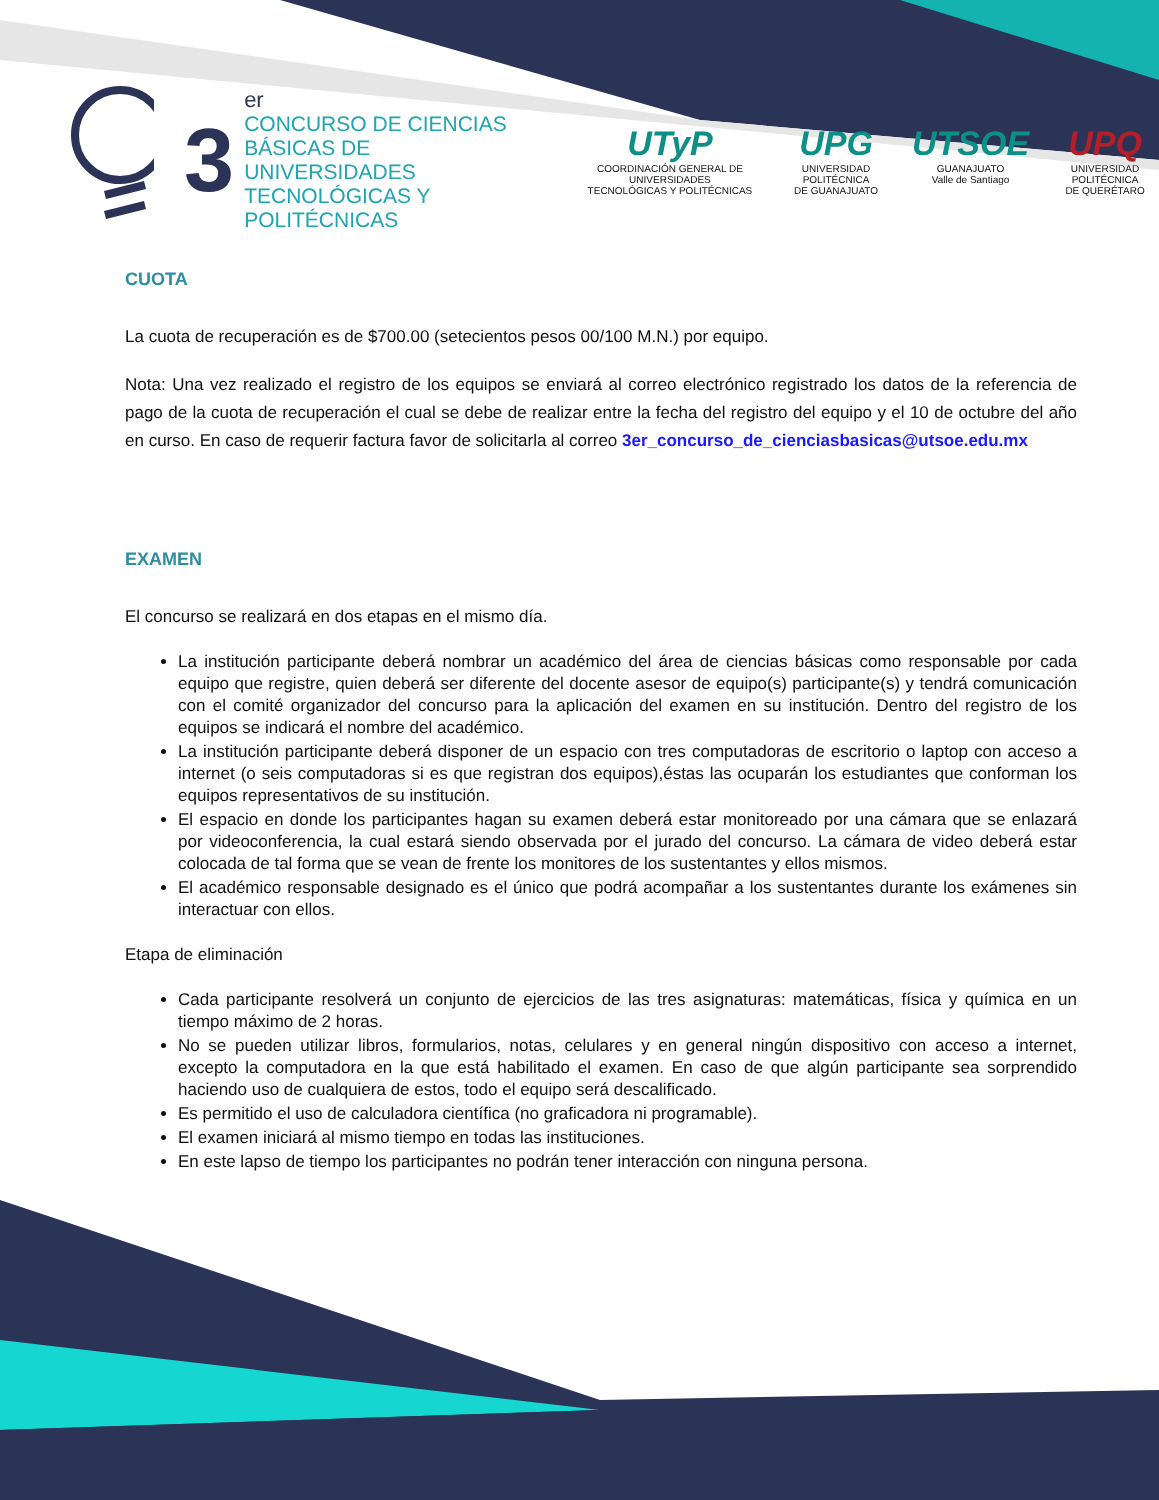3
er
CONCURSO DE CIENCIAS
BÁSICAS DE UNIVERSIDADES
TECNOLÓGICAS Y POLITÉCNICAS
UTyP
COORDINACIÓN GENERAL DE UNIVERSIDADES
TECNOLÓGICAS Y POLITÉCNICAS
UPG
UNIVERSIDAD POLITÉCNICA
DE GUANAJUATO
UTSOE
GUANAJUATO
Valle de Santiago
UPQ
UNIVERSIDAD POLITÉCNICA
DE QUERÉTARO
CUOTA
La cuota de recuperación es de $700.00 (setecientos pesos 00/100 M.N.) por equipo.
Nota: Una vez realizado el registro de los equipos se enviará al correo electrónico registrado los datos de la referencia de pago de la cuota de recuperación el cual se debe de realizar entre la fecha del registro del equipo y el 10 de octubre del año en curso. En caso de requerir factura favor de solicitarla al correo 3er_concurso_de_cienciasbasicas@utsoe.edu.mx
EXAMEN
El concurso se realizará en dos etapas en el mismo día.
La institución participante deberá nombrar un académico del área de ciencias básicas como responsable por cada equipo que registre, quien deberá ser diferente del docente asesor de equipo(s) participante(s) y tendrá comunicación con el comité organizador del concurso para la aplicación del examen en su institución. Dentro del registro de los equipos se indicará el nombre del académico.
La institución participante deberá disponer de un espacio con tres computadoras de escritorio o laptop con acceso a internet (o seis computadoras si es que registran dos equipos),éstas las ocuparán los estudiantes que conforman los equipos representativos de su institución.
El espacio en donde los participantes hagan su examen deberá estar monitoreado por una cámara que se enlazará por videoconferencia, la cual estará siendo observada por el jurado del concurso. La cámara de video deberá estar colocada de tal forma que se vean de frente los monitores de los sustentantes y ellos mismos.
El académico responsable designado es el único que podrá acompañar a los sustentantes durante los exámenes sin interactuar con ellos.
Etapa de eliminación
Cada participante resolverá un conjunto de ejercicios de las tres asignaturas: matemáticas, física y química en un tiempo máximo de 2 horas.
No se pueden utilizar libros, formularios, notas, celulares y en general ningún dispositivo con acceso a internet, excepto la computadora en la que está habilitado el examen. En caso de que algún participante sea sorprendido haciendo uso de cualquiera de estos, todo el equipo será descalificado.
Es permitido el uso de calculadora científica (no graficadora ni programable).
El examen iniciará al mismo tiempo en todas las instituciones.
En este lapso de tiempo los participantes no podrán tener interacción con ninguna persona.